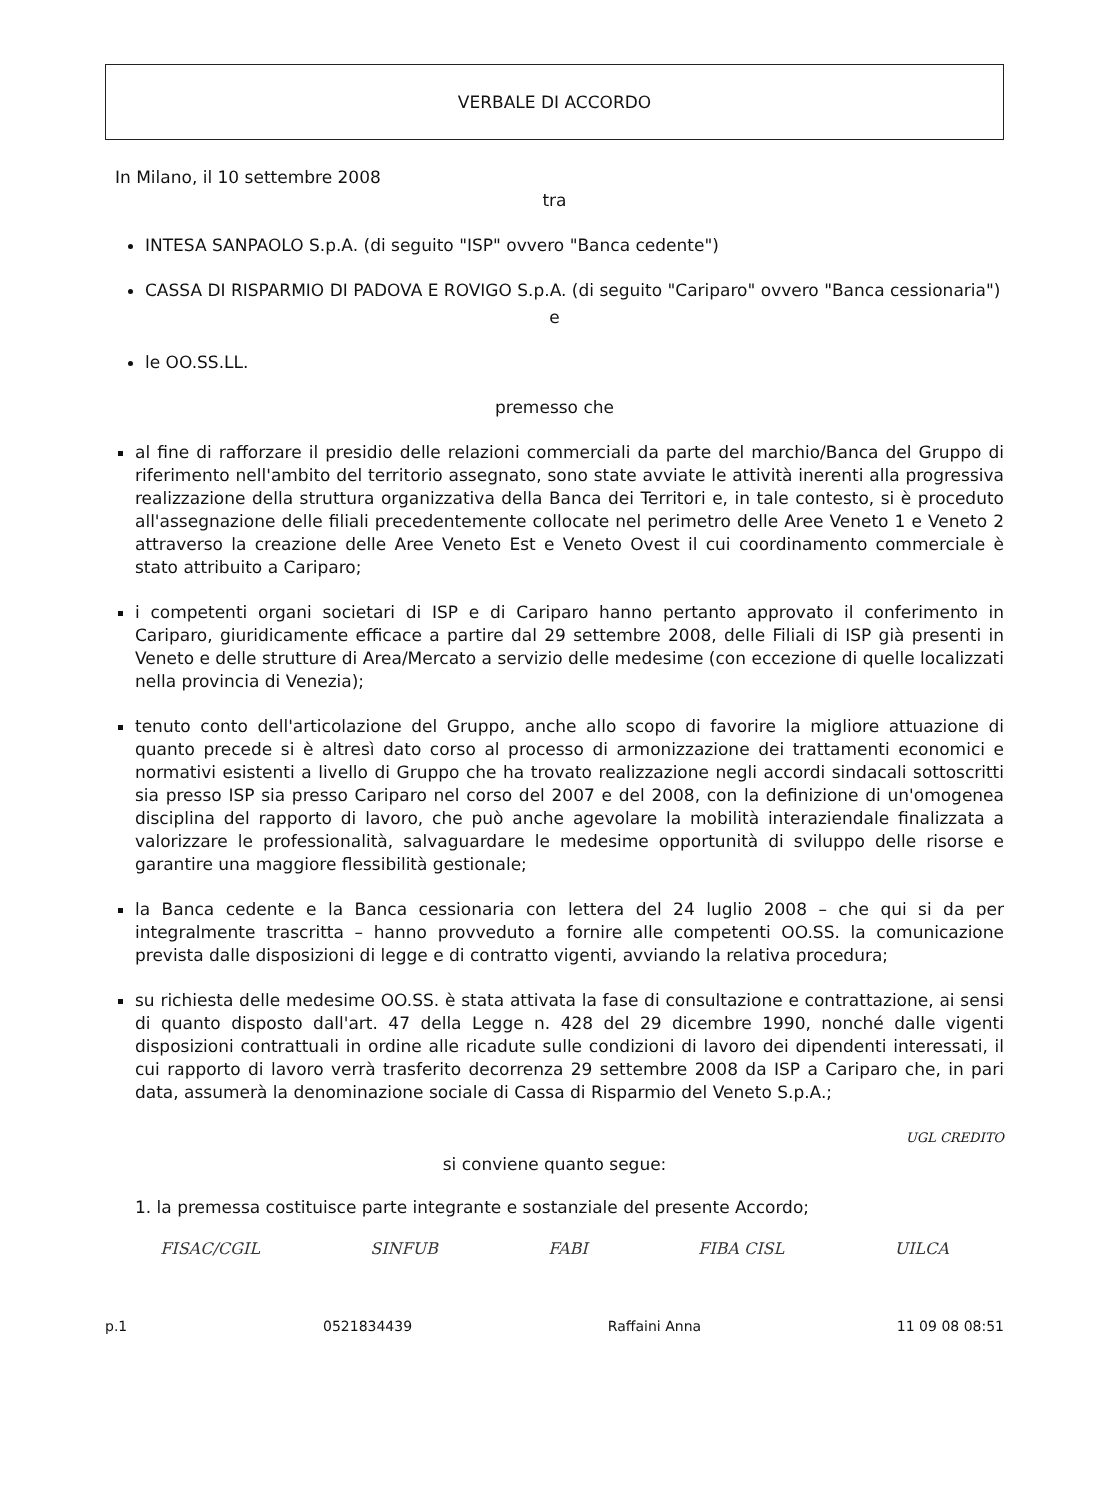VERBALE DI ACCORDO
In Milano, il 10 settembre 2008
tra
INTESA SANPAOLO S.p.A. (di seguito "ISP" ovvero "Banca cedente")
CASSA DI RISPARMIO DI PADOVA E ROVIGO S.p.A. (di seguito "Cariparo" ovvero "Banca cessionaria")
e
le OO.SS.LL.
premesso che
al fine di rafforzare il presidio delle relazioni commerciali da parte del marchio/Banca del Gruppo di riferimento nell'ambito del territorio assegnato, sono state avviate le attività inerenti alla progressiva realizzazione della struttura organizzativa della Banca dei Territori e, in tale contesto, si è proceduto all'assegnazione delle filiali precedentemente collocate nel perimetro delle Aree Veneto 1 e Veneto 2 attraverso la creazione delle Aree Veneto Est e Veneto Ovest il cui coordinamento commerciale è stato attribuito a Cariparo;
i competenti organi societari di ISP e di Cariparo hanno pertanto approvato il conferimento in Cariparo, giuridicamente efficace a partire dal 29 settembre 2008, delle Filiali di ISP già presenti in Veneto e delle strutture di Area/Mercato a servizio delle medesime (con eccezione di quelle localizzati nella provincia di Venezia);
tenuto conto dell'articolazione del Gruppo, anche allo scopo di favorire la migliore attuazione di quanto precede si è altresì dato corso al processo di armonizzazione dei trattamenti economici e normativi esistenti a livello di Gruppo che ha trovato realizzazione negli accordi sindacali sottoscritti sia presso ISP sia presso Cariparo nel corso del 2007 e del 2008, con la definizione di un'omogenea disciplina del rapporto di lavoro, che può anche agevolare la mobilità interaziendale finalizzata a valorizzare le professionalità, salvaguardare le medesime opportunità di sviluppo delle risorse e garantire una maggiore flessibilità gestionale;
la Banca cedente e la Banca cessionaria con lettera del 24 luglio 2008 – che qui si da per integralmente trascritta – hanno provveduto a fornire alle competenti OO.SS. la comunicazione prevista dalle disposizioni di legge e di contratto vigenti, avviando la relativa procedura;
su richiesta delle medesime OO.SS. è stata attivata la fase di consultazione e contrattazione, ai sensi di quanto disposto dall'art. 47 della Legge n. 428 del 29 dicembre 1990, nonché dalle vigenti disposizioni contrattuali in ordine alle ricadute sulle condizioni di lavoro dei dipendenti interessati, il cui rapporto di lavoro verrà trasferito decorrenza 29 settembre 2008 da ISP a Cariparo che, in pari data, assumerà la denominazione sociale di Cassa di Risparmio del Veneto S.p.A.;
UGL CREDITO
si conviene quanto segue:
1. la premessa costituisce parte integrante e sostanziale del presente Accordo;
FISAC/CGIL SINFUB FABI FIBA CISL UILCA
p.1 0521834439 Raffaini Anna 11 09 08 08:51